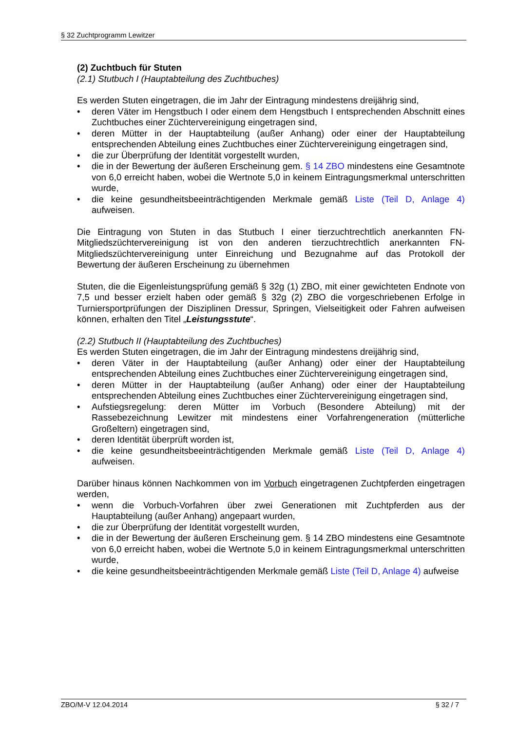§ 32 Zuchtprogramm Lewitzer
(2) Zuchtbuch für Stuten
(2.1) Stutbuch I (Hauptabteilung des Zuchtbuches)
Es werden Stuten eingetragen, die im Jahr der Eintragung mindestens dreijährig sind,
• deren Väter im Hengstbuch I oder einem dem Hengstbuch I entsprechenden Abschnitt eines Zuchtbuches einer Züchtervereinigung eingetragen sind,
• deren Mütter in der Hauptabteilung (außer Anhang) oder einer der Hauptabteilung entsprechenden Abteilung eines Zuchtbuches einer Züchtervereinigung eingetragen sind,
• die zur Überprüfung der Identität vorgestellt wurden,
• die in der Bewertung der äußeren Erscheinung gem. § 14 ZBO mindestens eine Gesamtnote von 6,0 erreicht haben, wobei die Wertnote 5,0 in keinem Eintragungsmerkmal unterschritten wurde,
• die keine gesundheitsbeeinträchtigenden Merkmale gemäß Liste (Teil D, Anlage 4) aufweisen.
Die Eintragung von Stuten in das Stutbuch I einer tierzuchtrechtlich anerkannten FN-Mitgliedszüchtervereinigung ist von den anderen tierzuchtrechtlich anerkannten FN-Mitgliedszüchtervereinigung unter Einreichung und Bezugnahme auf das Protokoll der Bewertung der äußeren Erscheinung zu übernehmen
Stuten, die die Eigenleistungsprüfung gemäß § 32g (1) ZBO, mit einer gewichteten Endnote von 7,5 und besser erzielt haben oder gemäß § 32g (2) ZBO die vorgeschriebenen Erfolge in Turniersportprüfungen der Disziplinen Dressur, Springen, Vielseitigkeit oder Fahren aufweisen können, erhalten den Titel „Leistungsstute“.
(2.2) Stutbuch II (Hauptabteilung des Zuchtbuches)
Es werden Stuten eingetragen, die im Jahr der Eintragung mindestens dreijährig sind,
• deren Väter in der Hauptabteilung (außer Anhang) oder einer der Hauptabteilung entsprechenden Abteilung eines Zuchtbuches einer Züchtervereinigung eingetragen sind,
• deren Mütter in der Hauptabteilung (außer Anhang) oder einer der Hauptabteilung entsprechenden Abteilung eines Zuchtbuches einer Züchtervereinigung eingetragen sind,
• Aufstiegsregelung: deren Mütter im Vorbuch (Besondere Abteilung) mit der Rassebezeichnung Lewitzer mit mindestens einer Vorfahrengeneration (mütterliche Großeltern) eingetragen sind,
• deren Identität überprüft worden ist,
• die keine gesundheitsbeeinträchtigenden Merkmale gemäß Liste (Teil D, Anlage 4) aufweisen.
Darüber hinaus können Nachkommen von im Vorbuch eingetragenen Zuchtpferden eingetragen werden,
• wenn die Vorbuch-Vorfahren über zwei Generationen mit Zuchtpferden aus der Hauptabteilung (außer Anhang) angepaart wurden,
• die zur Überprüfung der Identität vorgestellt wurden,
• die in der Bewertung der äußeren Erscheinung gem. § 14 ZBO mindestens eine Gesamtnote von 6,0 erreicht haben, wobei die Wertnote 5,0 in keinem Eintragungsmerkmal unterschritten wurde,
• die keine gesundheitsbeeinträchtigenden Merkmale gemäß Liste (Teil D, Anlage 4) aufweise
ZBO/M-V 12.04.2014 § 32 / 7